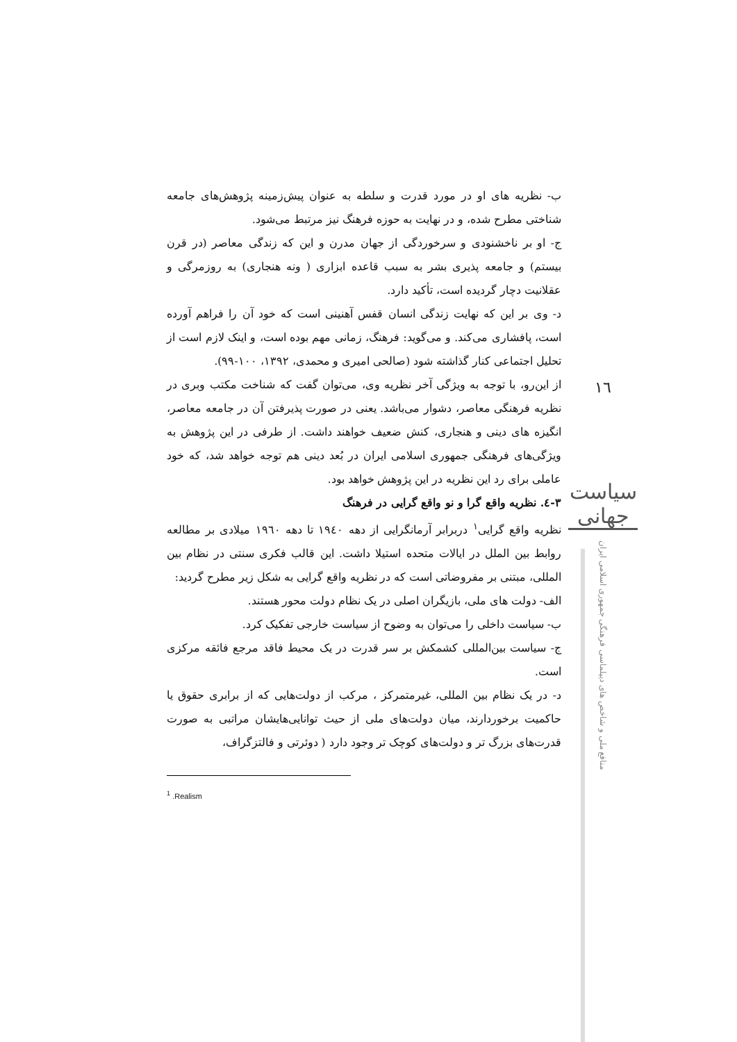ب- نظریه های او در مورد قدرت و سلطه به عنوان پیش‌زمینه پژوهش‌های جامعه شناختی مطرح شده، و در نهایت به حوزه فرهنگ نیز مرتبط می‌شود.
ج- او بر ناخشنودی و سرخوردگی از جهان مدرن و این که زندگی معاصر (در قرن بیستم) و جامعه پذیری بشر به سبب قاعده ابزاری ( ونه هنجاری) به روزمرگی و عقلانیت دچار گردیده است، تأکید دارد.
د- وی بر این که نهایت زندگی انسان قفس آهنینی است که خود آن را فراهم آورده است، پافشاری می‌کند. و می‌گوید: فرهنگ، زمانی مهم بوده است، و اینک لازم است از تحلیل اجتماعی کنار گذاشته شود (صالحی امیری و محمدی، ۱۳۹۲، ۱۰۰-۹۹).
از این‌رو، با توجه به ویژگی آخر نظریه وی، می‌توان گفت که شناخت مکتب وبری در نظریه فرهنگی معاصر، دشوار می‌باشد. یعنی در صورت پذیرفتن آن در جامعه معاصر، انگیزه های دینی و هنجاری، کنش ضعیف خواهند داشت. از طرفی در این پژوهش به ویژگی‌های فرهنگی جمهوری اسلامی ایران در بُعد دینی هم توجه خواهد شد، که خود عاملی برای رد این نظریه در این پژوهش خواهد بود.
۳-٤. نظریه واقع گرا و نو واقع گرایی در فرهنگ
نظریه واقع گرایی<sup>۱</sup> دربرابر آرمانگرایی از دهه ۱۹٤۰ تا دهه ۱۹٦۰ میلادی بر مطالعه روابط بین الملل در ایالات متحده استیلا داشت. این قالب فکری سنتی در نظام بین المللی، مبتنی بر مفروضاتی است که در نظریه واقع گرایی به شکل زیر مطرح گردید:
الف- دولت های ملی، بازیگران اصلی در یک نظام دولت محور هستند.
ب- سیاست داخلی را می‌توان به وضوح از سیاست خارجی تفکیک کرد.
ج- سیاست بین‌المللی کشمکش بر سر قدرت در یک محیط فاقد مرجع فائقه مرکزی است.
د- در یک نظام بین المللی، غیرمتمرکز ، مرکب از دولت‌هایی که از برابری حقوق یا حاکمیت برخوردارند، میان دولت‌های ملی از حیث توانایی‌هایشان مراتبی به صورت قدرت‌های بزرگ تر و دولت‌های کوچک تر وجود دارد ( دوئرتی و فالتزگراف،
<sup>1</sup> .Realism
۱٦
سیاست جهانی
منافع ملی و شاخص های دیپلماسی فرهنگی جمهوری اسلامی ایران